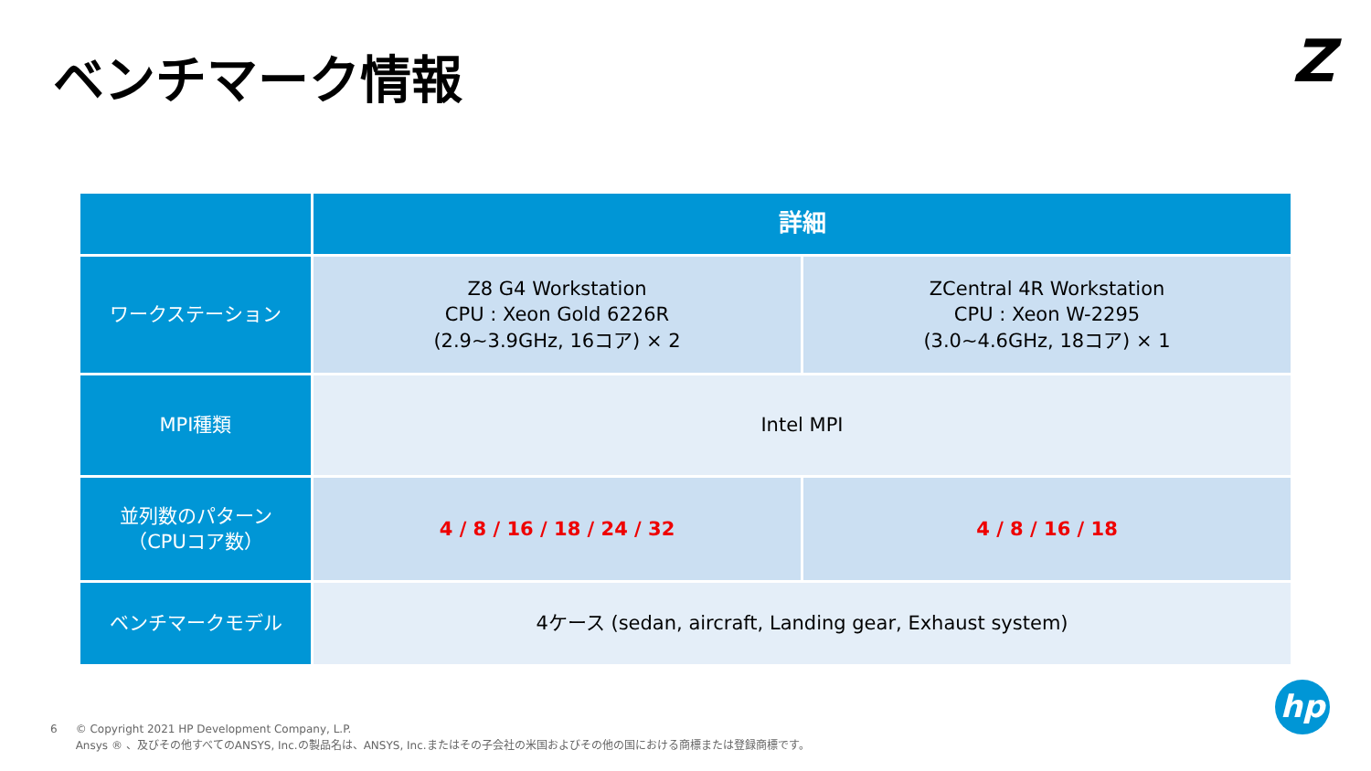ベンチマーク情報 Z
| | 詳細 | |
| --- | --- | --- |
| ワークステーション | Z8 G4 Workstation CPU : Xeon Gold 6226R (2.9~3.9GHz, 16コア) × 2 | ZCentral 4R Workstation CPU : Xeon W-2295 (3.0~4.6GHz, 18コア) × 1 |
| MPI種類 | Intel MPI | |
| 並列数のパターン （CPUコア数） | 4 / 8 / 16 / 18 / 24 / 32 | 4 / 8 / 16 / 18 |
| ベンチマークモデル | 4ケース (sedan, aircraft, Landing gear, Exhaust system) | |
6 © Copyright 2021 HP Development Company, L.P.
Ansys ® 、及びその他すべてのANSYS, Inc.の製品名は、ANSYS, Inc.またはその子会社の米国およびその他の国における商標または登録商標です。
hp